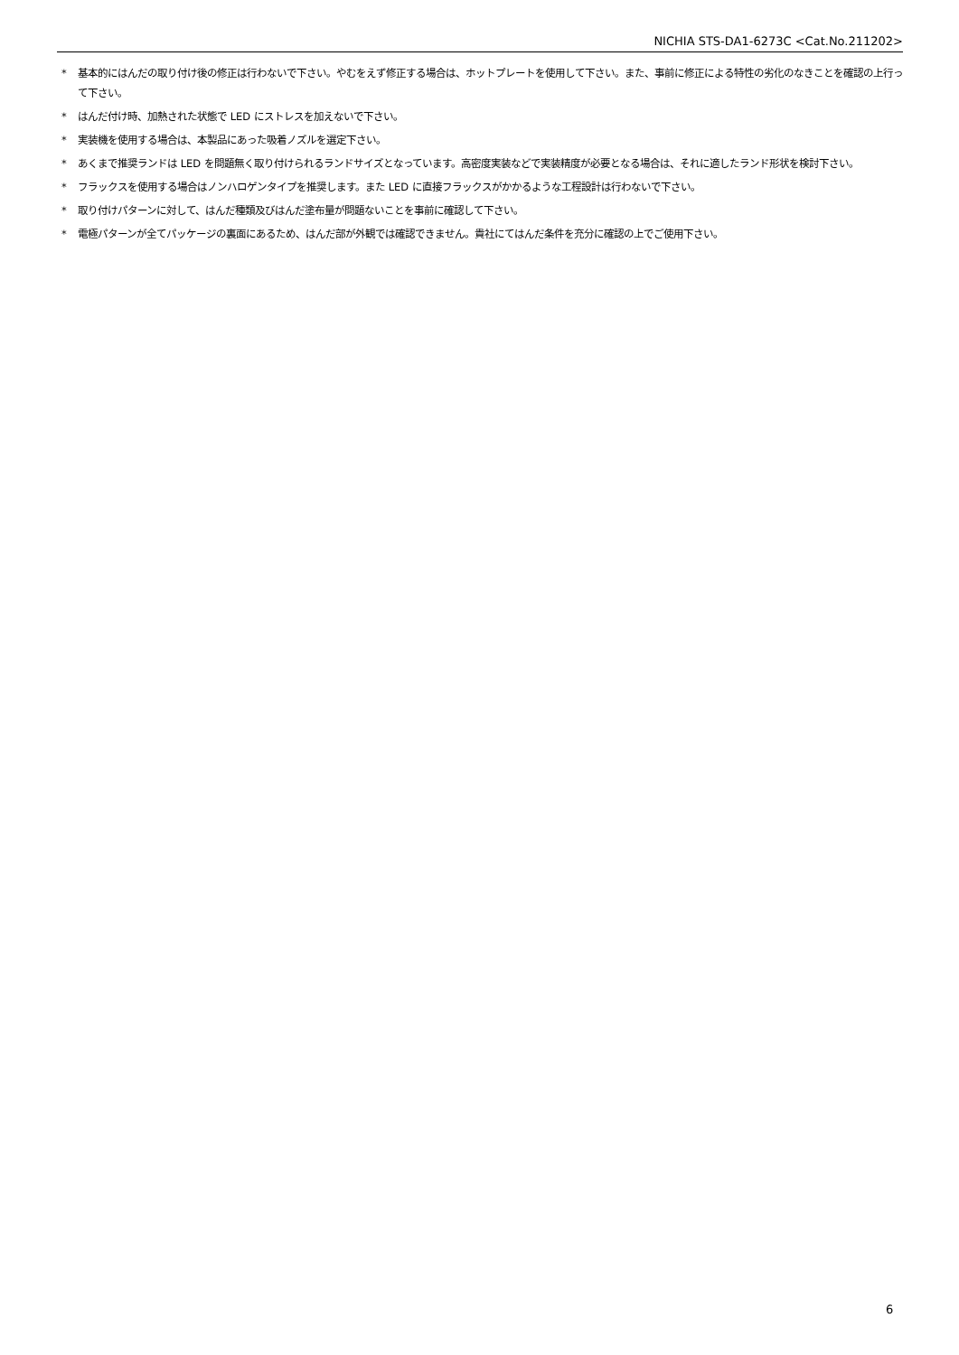NICHIA STS-DA1-6273C <Cat.No.211202>
* 基本的にはんだの取り付け後の修正は行わないで下さい。やむをえず修正する場合は、ホットプレートを使用して下さい。また、事前に修正による特性の劣化のなきことを確認の上行って下さい。
* はんだ付け時、加熱された状態で LED にストレスを加えないで下さい。
* 実装機を使用する場合は、本製品にあった吸着ノズルを選定下さい。
* あくまで推奨ランドは LED を問題無く取り付けられるランドサイズとなっています。高密度実装などで実装精度が必要となる場合は、それに適したランド形状を検討下さい。
* フラックスを使用する場合はノンハロゲンタイプを推奨します。また LED に直接フラックスがかかるような工程設計は行わないで下さい。
* 取り付けパターンに対して、はんだ種類及びはんだ塗布量が問題ないことを事前に確認して下さい。
* 電極パターンが全てパッケージの裏面にあるため、はんだ部が外観では確認できません。貴社にてはんだ条件を充分に確認の上でご使用下さい。
6